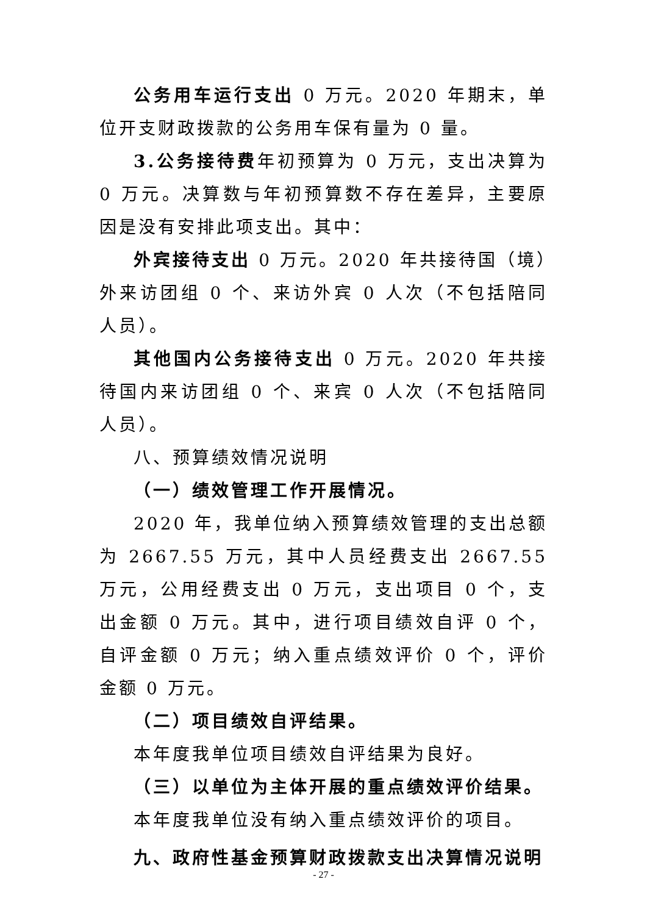公务用车运行支出 0 万元。2020 年期末，单位开支财政拨款的公务用车保有量为 0 量。
3.公务接待费年初预算为 0 万元，支出决算为 0 万元。决算数与年初预算数不存在差异，主要原因是没有安排此项支出。其中：
外宾接待支出 0 万元。2020 年共接待国（境）外来访团组 0 个、来访外宾 0 人次（不包括陪同人员）。
其他国内公务接待支出 0 万元。2020 年共接待国内来访团组 0 个、来宾 0 人次（不包括陪同人员）。
八、预算绩效情况说明
（一）绩效管理工作开展情况。
2020 年，我单位纳入预算绩效管理的支出总额为 2667.55 万元，其中人员经费支出 2667.55 万元，公用经费支出 0 万元，支出项目 0 个，支出金额 0 万元。其中，进行项目绩效自评 0 个，自评金额 0 万元；纳入重点绩效评价 0 个，评价金额 0 万元。
（二）项目绩效自评结果。
本年度我单位项目绩效自评结果为良好。
（三）以单位为主体开展的重点绩效评价结果。
本年度我单位没有纳入重点绩效评价的项目。
九、政府性基金预算财政拨款支出决算情况说明
- 27 -